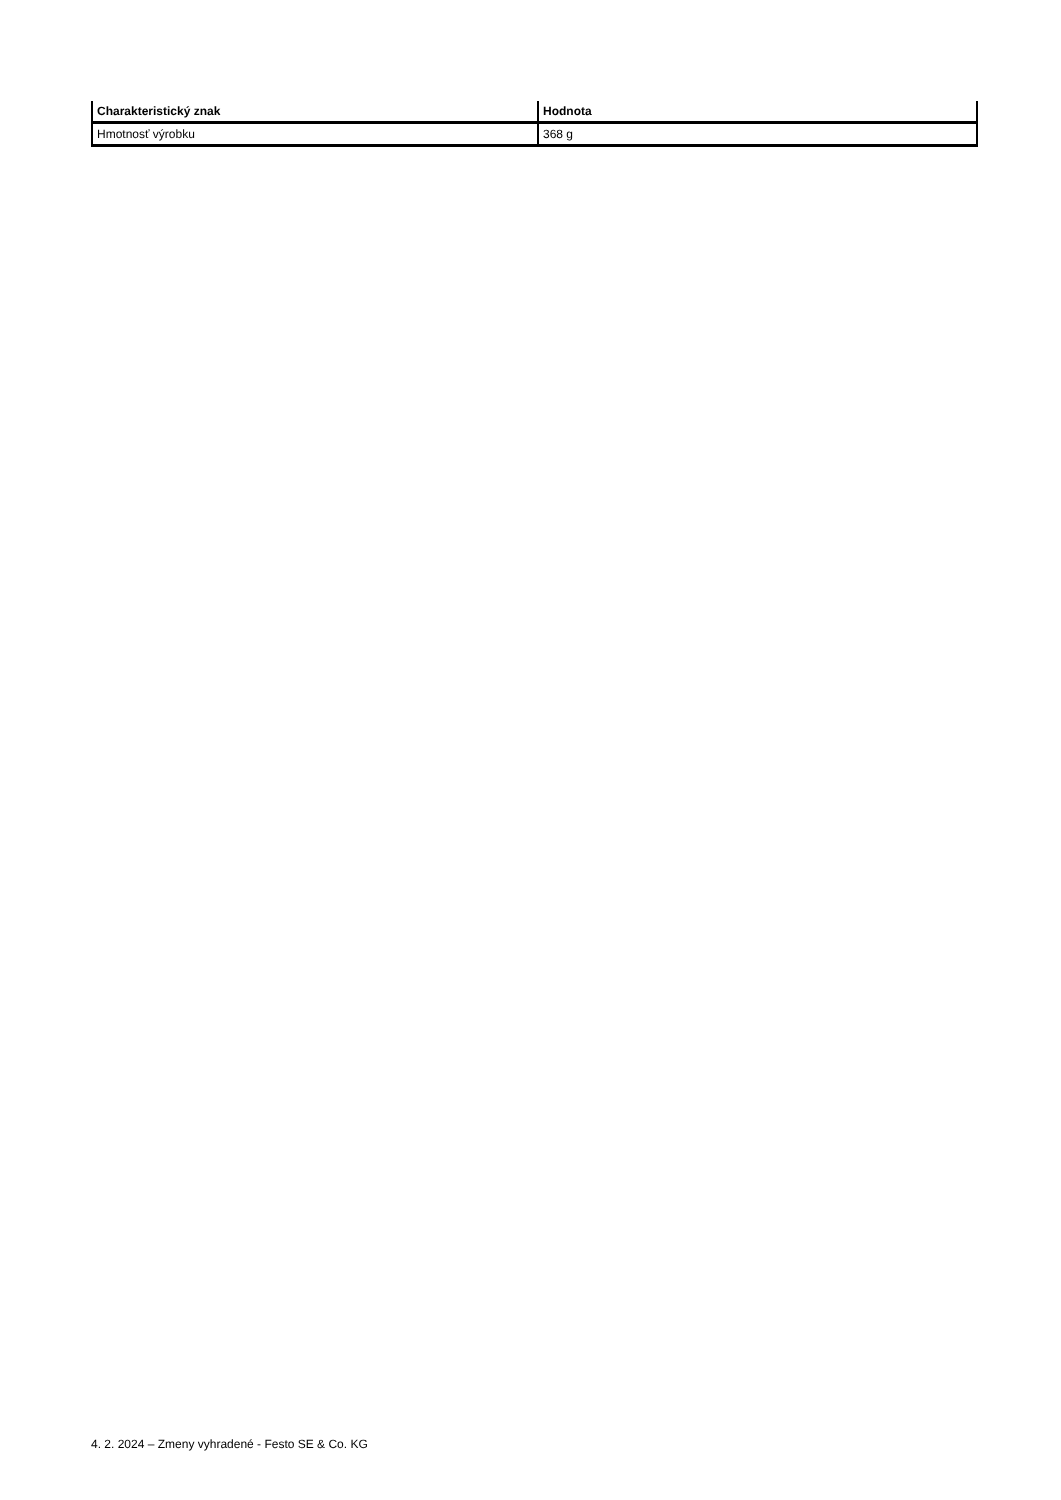| Charakteristický znak | Hodnota |
| --- | --- |
| Hmotnosť výrobku | 368 g |
4. 2. 2024 – Zmeny vyhradené - Festo SE & Co. KG